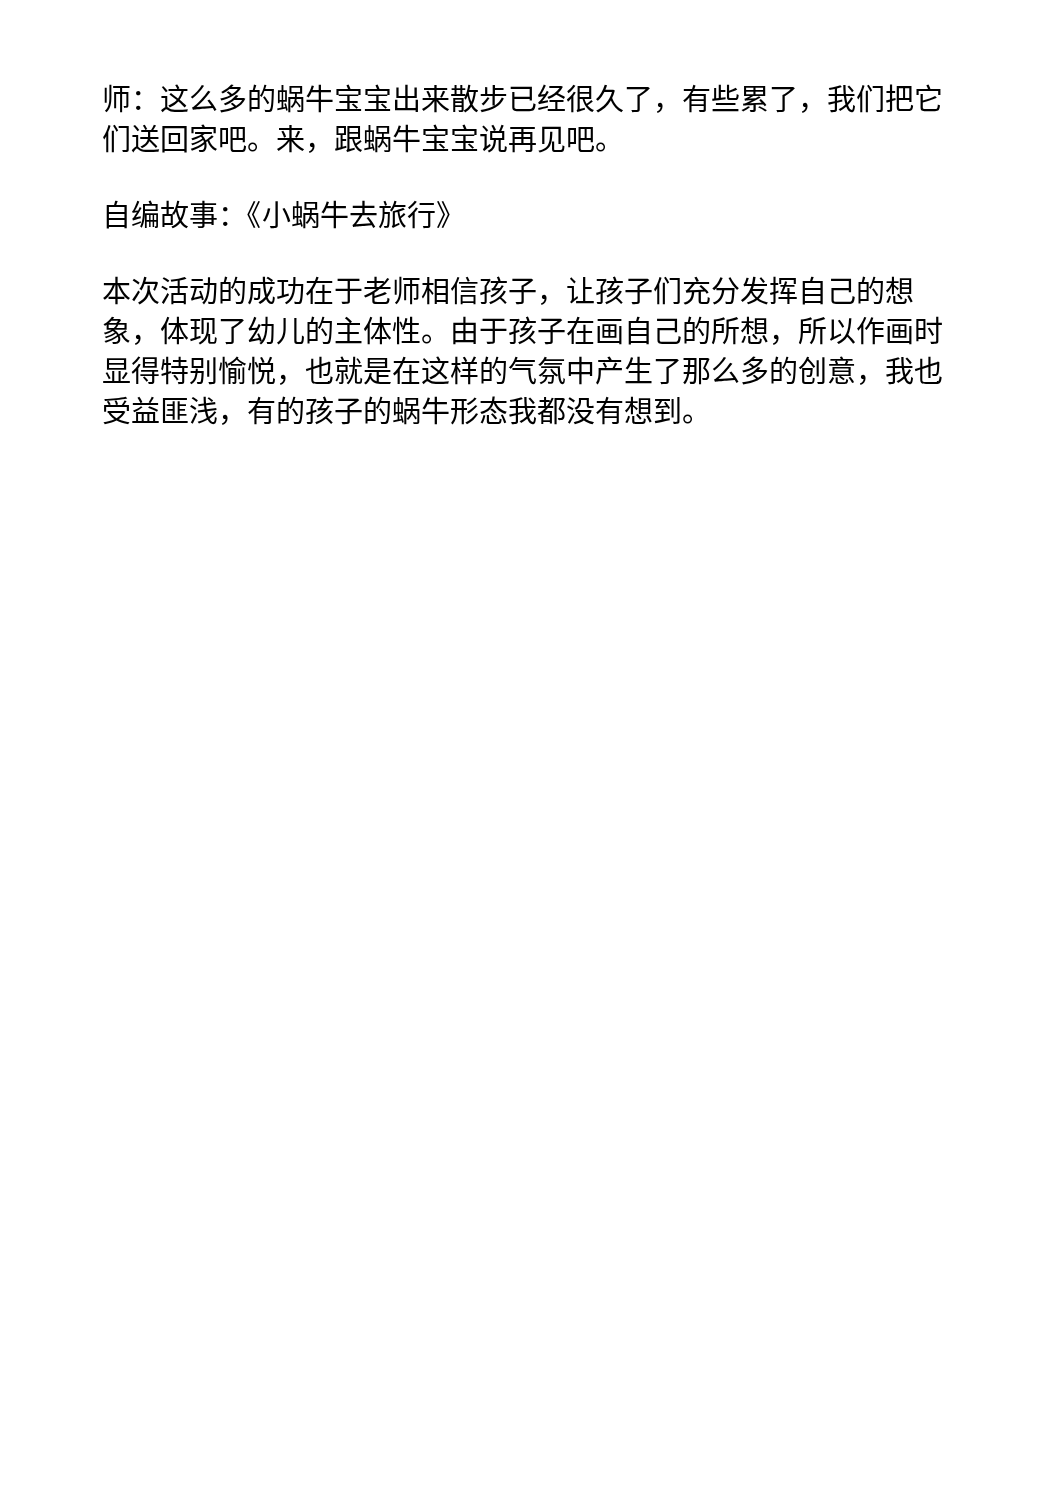师：这么多的蜗牛宝宝出来散步已经很久了，有些累了，我们把它们送回家吧。来，跟蜗牛宝宝说再见吧。
自编故事：《小蜗牛去旅行》
本次活动的成功在于老师相信孩子，让孩子们充分发挥自己的想象，体现了幼儿的主体性。由于孩子在画自己的所想，所以作画时显得特别愉悦，也就是在这样的气氛中产生了那么多的创意，我也受益匪浅，有的孩子的蜗牛形态我都没有想到。